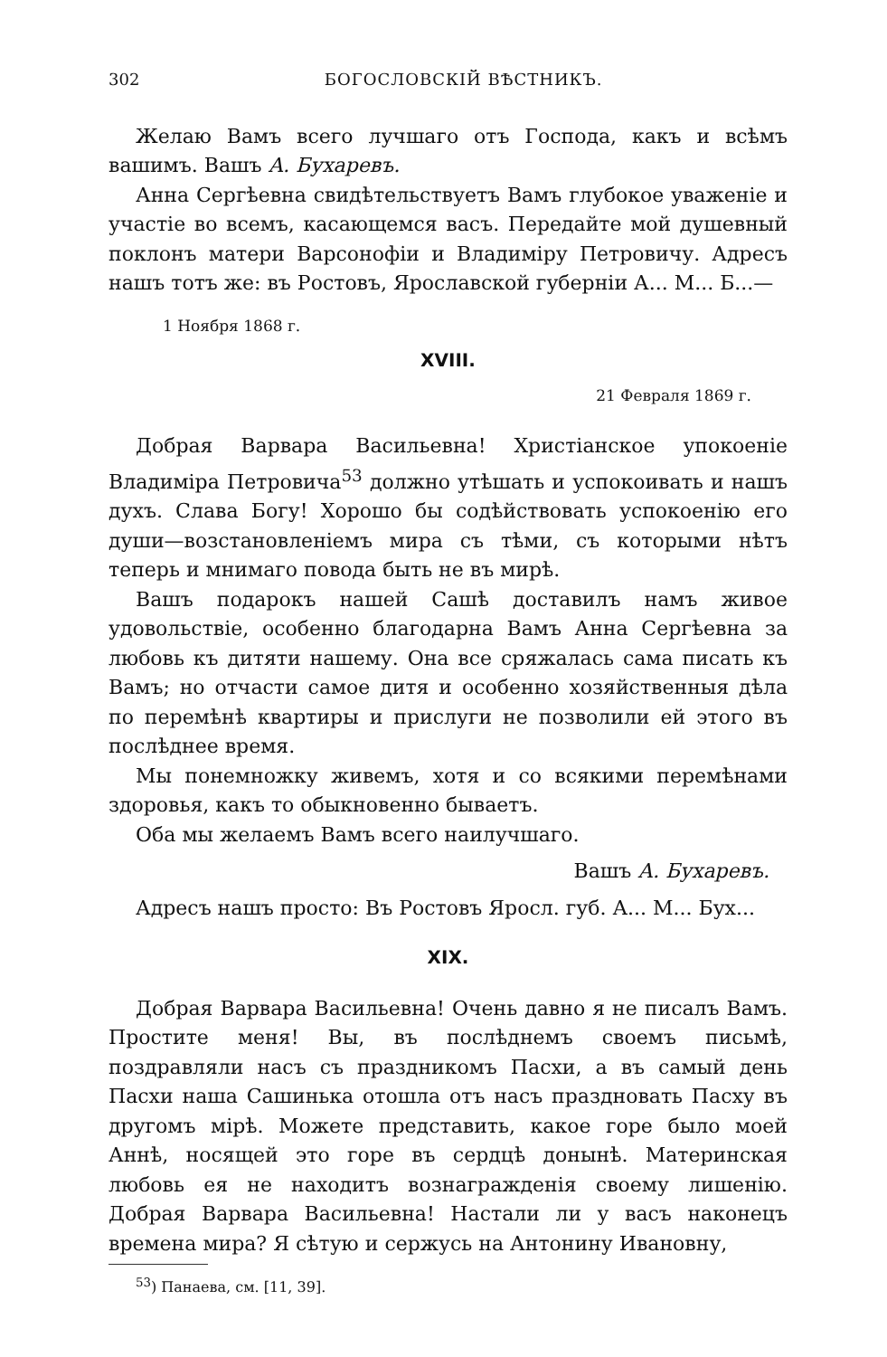302 БОГОСЛОВСКІЙ ВѢСТНИКЪ.
Желаю Вамъ всего лучшаго отъ Господа, какъ и всѣмъ вашимъ. Вашъ А. Бухаревъ.
Анна Сергѣевна свидѣтельствуетъ Вамъ глубокое уваженіе и участіе во всемъ, касающемся васъ. Передайте мой душевный поклонъ матери Варсонофіи и Владиміру Петровичу. Адресъ нашъ тотъ же: въ Ростовъ, Ярославской губерніи А... М... Б...—
1 Ноября 1868 г.
XVIII.
21 Февраля 1869 г.
Добрая Варвара Васильевна! Христіанское упокоеніе Владиміра Петровича<sup>53</sup> должно утѣшать и успокоивать и нашъ духъ. Слава Богу! Хорошо бы содѣйствовать успокоенію его души—возстановленіемъ мира съ тѣми, съ которыми нѣтъ теперь и мнимаго повода быть не въ мирѣ.
Вашъ подарокъ нашей Сашѣ доставилъ намъ живое удовольствіе, особенно благодарна Вамъ Анна Сергѣевна за любовь къ дитяти нашему. Она все сряжалась сама писать къ Вамъ; но отчасти самое дитя и особенно хозяйственныя дѣла по перемѣнѣ квартиры и прислуги не позволили ей этого въ послѣднее время.
Мы понемножку живемъ, хотя и со всякими перемѣнами здоровья, какъ то обыкновенно бываетъ.
Оба мы желаемъ Вамъ всего наилучшаго.
Вашъ А. Бухаревъ.
Адресъ нашъ просто: Въ Ростовъ Яросл. губ. А... М... Бух...
XIX.
Добрая Варвара Васильевна! Очень давно я не писалъ Вамъ. Простите меня! Вы, въ послѣднемъ своемъ письмѣ, поздравляли насъ съ праздникомъ Пасхи, а въ самый день Пасхи наша Сашинька отошла отъ насъ праздновать Пасху въ другомъ мірѣ. Можете представить, какое горе было моей Аннѣ, носящей это горе въ сердцѣ донынѣ. Материнская любовь ея не находитъ вознагражденія своему лишенію. Добрая Варвара Васильевна! Настали ли у васъ наконецъ времена мира? Я сѣтую и сержусь на Антонину Ивановну,
<sup>53</sup>) Панаева, см. [11, 39].